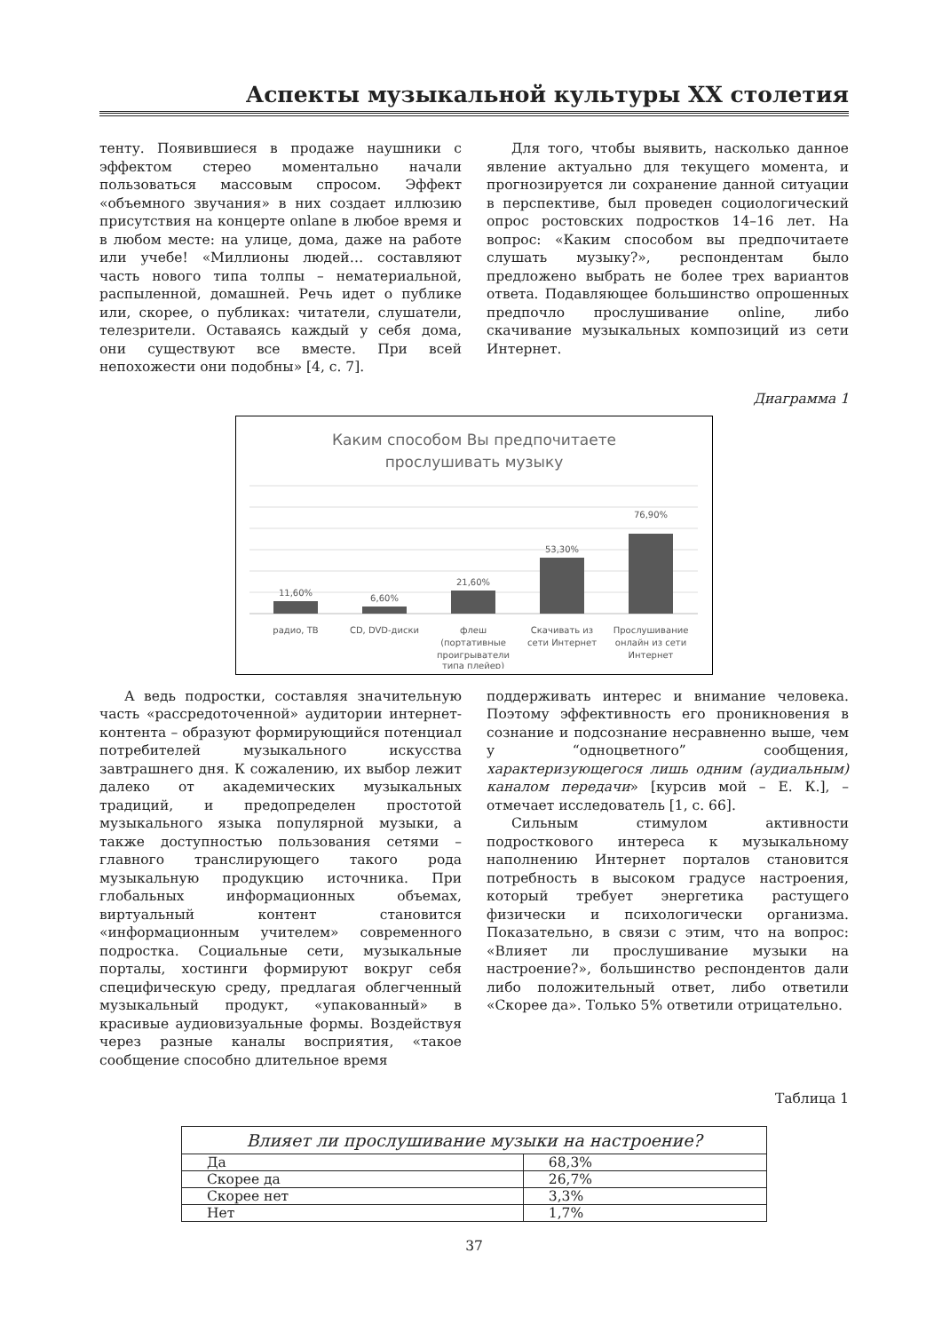Аспекты музыкальной культуры XX столетия
тенту. Появившиеся в продаже наушники с эффектом стерео моментально начали пользоваться массовым спросом. Эффект «объемного звучания» в них создает иллюзию присутствия на концерте onlane в любое время и в любом месте: на улице, дома, даже на работе или учебе! «Миллионы людей… составляют часть нового типа толпы – нематериальной, распыленной, домашней. Речь идет о публике или, скорее, о публиках: читатели, слушатели, телезрители. Оставаясь каждый у себя дома, они существуют все вместе. При всей непохожести они подобны» [4, с. 7].
Для того, чтобы выявить, насколько данное явление актуально для текущего момента, и прогнозируется ли сохранение данной ситуации в перспективе, был проведен социологический опрос ростовских подростков 14–16 лет. На вопрос: «Каким способом вы предпочитаете слушать музыку?», респондентам было предложено выбрать не более трех вариантов ответа. Подавляющее большинство опрошенных предпочло прослушивание online, либо скачивание музыкальных композиций из сети Интернет.
Диаграмма 1
Каким способом Вы предпочитаете
прослушивать музыку
11,60%
6,60%
21,60%
53,30%
76,90%
радио, ТВ
CD, DVD-диски
флеш
(портативные
проигрыватели
типа плейер)
Скачивать из
сети Интернет
Прослушивание
онлайн из сети
Интернет
А ведь подростки, составляя значительную часть «рассредоточенной» аудитории интернет-контента – образуют формирующийся потенциал потребителей музыкального искусства завтрашнего дня. К сожалению, их выбор лежит далеко от академических музыкальных традиций, и предопределен простотой музыкального языка популярной музыки, а также доступностью пользования сетями – главного транслирующего такого рода музыкальную продукцию источника. При глобальных информационных объемах, виртуальный контент становится «информационным учителем» современного подростка. Социальные сети, музыкальные порталы, хостинги формируют вокруг себя специфическую среду, предлагая облегченный музыкальный продукт, «упакованный» в красивые аудиовизуальные формы. Воздействуя через разные каналы восприятия, «такое сообщение способно длительное время
поддерживать интерес и внимание человека. Поэтому эффективность его проникновения в сознание и подсознание несравненно выше, чем у “одноцветного” сообщения, характеризующегося лишь одним (аудиальным) каналом передачи» [курсив мой – Е. К.], – отмечает исследователь [1, с. 66].
Сильным стимулом активности подросткового интереса к музыкальному наполнению Интернет порталов становится потребность в высоком градусе настроения, который требует энергетика растущего физически и психологически организма. Показательно, в связи с этим, что на вопрос: «Влияет ли прослушивание музыки на настроение?», большинство респондентов дали либо положительный ответ, либо ответили «Скорее да». Только 5% ответили отрицательно.
Таблица 1
| Влияет ли прослушивание музыки на настроение? | |
| --- | --- |
| Да | 68,3% |
| Скорее да | 26,7% |
| Скорее нет | 3,3% |
| Нет | 1,7% |
37